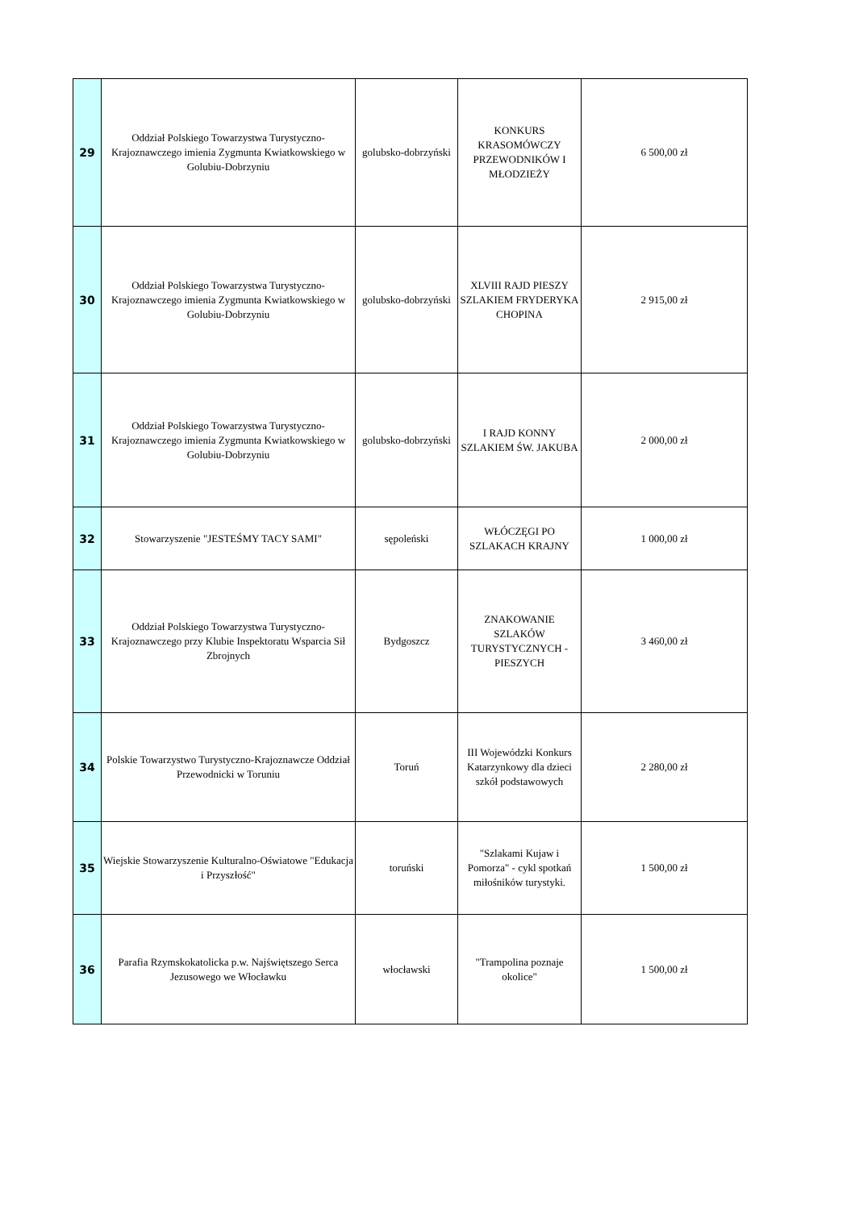| 29 | Oddział Polskiego Towarzystwa Turystyczno-Krajoznawczego imienia Zygmunta Kwiatkowskiego w Golubiu-Dobrzyniu | golubsko-dobrzyński | KONKURS KRASOMÓWCZY PRZEWODNIKÓW I MŁODZIEŻY | 6 500,00 zł |
| 30 | Oddział Polskiego Towarzystwa Turystyczno-Krajoznawczego imienia Zygmunta Kwiatkowskiego w Golubiu-Dobrzyniu | golubsko-dobrzyński | XLVIII RAJD PIESZY SZLAKIEM FRYDERYKA CHOPINA | 2 915,00 zł |
| 31 | Oddział Polskiego Towarzystwa Turystyczno-Krajoznawczego imienia Zygmunta Kwiatkowskiego w Golubiu-Dobrzyniu | golubsko-dobrzyński | I RAJD KONNY SZLAKIEM ŚW. JAKUBA | 2 000,00 zł |
| 32 | Stowarzyszenie "JESTEŚMY TACY SAMI" | sępoleński | WŁÓCZĘGI PO SZLAKACH KRAJNY | 1 000,00 zł |
| 33 | Oddział Polskiego Towarzystwa Turystyczno-Krajoznawczego przy Klubie Inspektoratu Wsparcia Sił Zbrojnych | Bydgoszcz | ZNAKOWANIE SZLAKÓW TURYSTYCZNYCH - PIESZYCH | 3 460,00 zł |
| 34 | Polskie Towarzystwo Turystyczno-Krajoznawcze Oddział Przewodnicki w Toruniu | Toruń | III Wojewódzki Konkurs Katarzynkowy dla dzieci szkół podstawowych | 2 280,00 zł |
| 35 | Wiejskie Stowarzyszenie Kulturalno-Oświatowe "Edukacja i Przyszłość" | toruński | "Szlakami Kujaw i Pomorza" - cykl spotkań miłośników turystyki. | 1 500,00 zł |
| 36 | Parafia Rzymskokatolicka p.w. Najświętszego Serca Jezusowego we Włocławku | włocławski | "Trampolina poznaje okolice" | 1 500,00 zł |